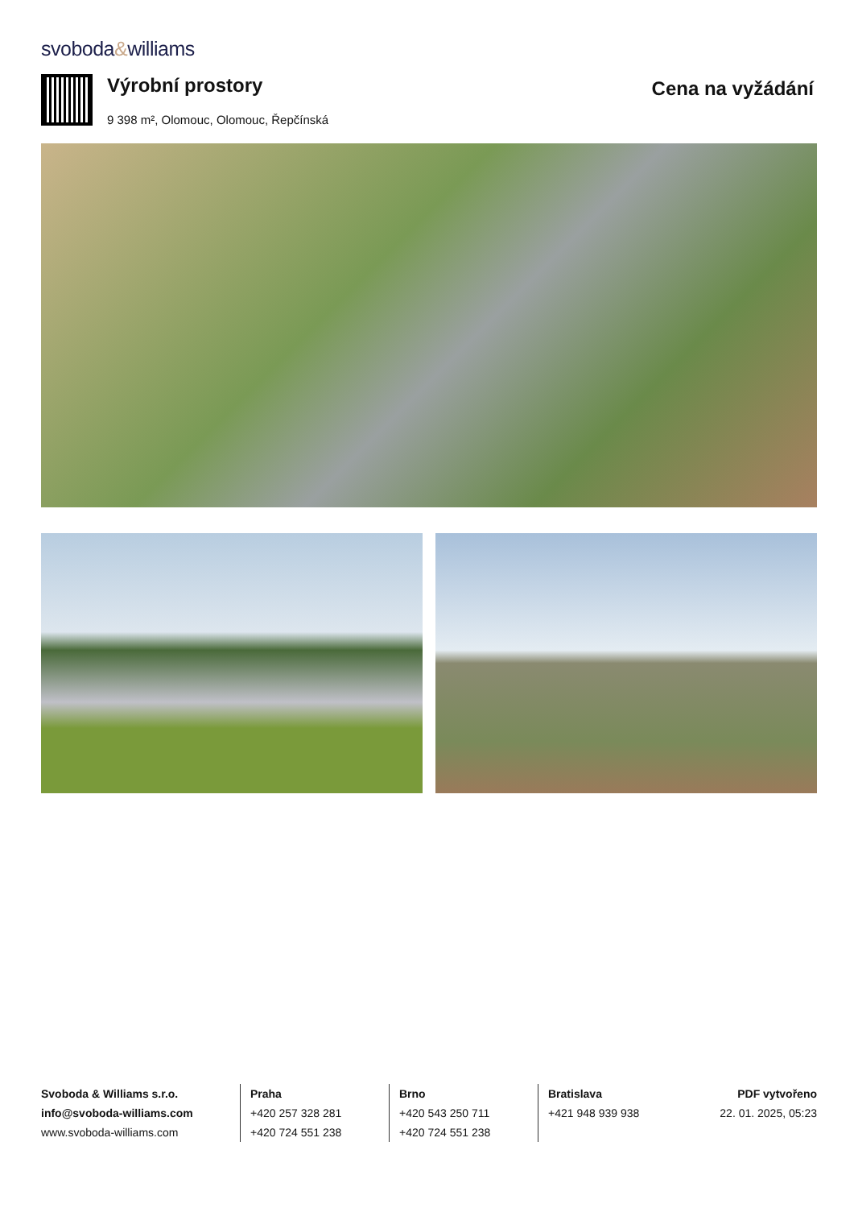svoboda&williams
Výrobní prostory
9 398 m², Olomouc, Olomouc, Řepčínská
Cena na vyžádání
Svoboda & Williams s.r.o.
info@svoboda-williams.com
www.svoboda-williams.com
Praha
+420 257 328 281
+420 724 551 238
Brno
+420 543 250 711
+420 724 551 238
Bratislava
+421 948 939 938
PDF vytvořeno
22. 01. 2025, 05:23